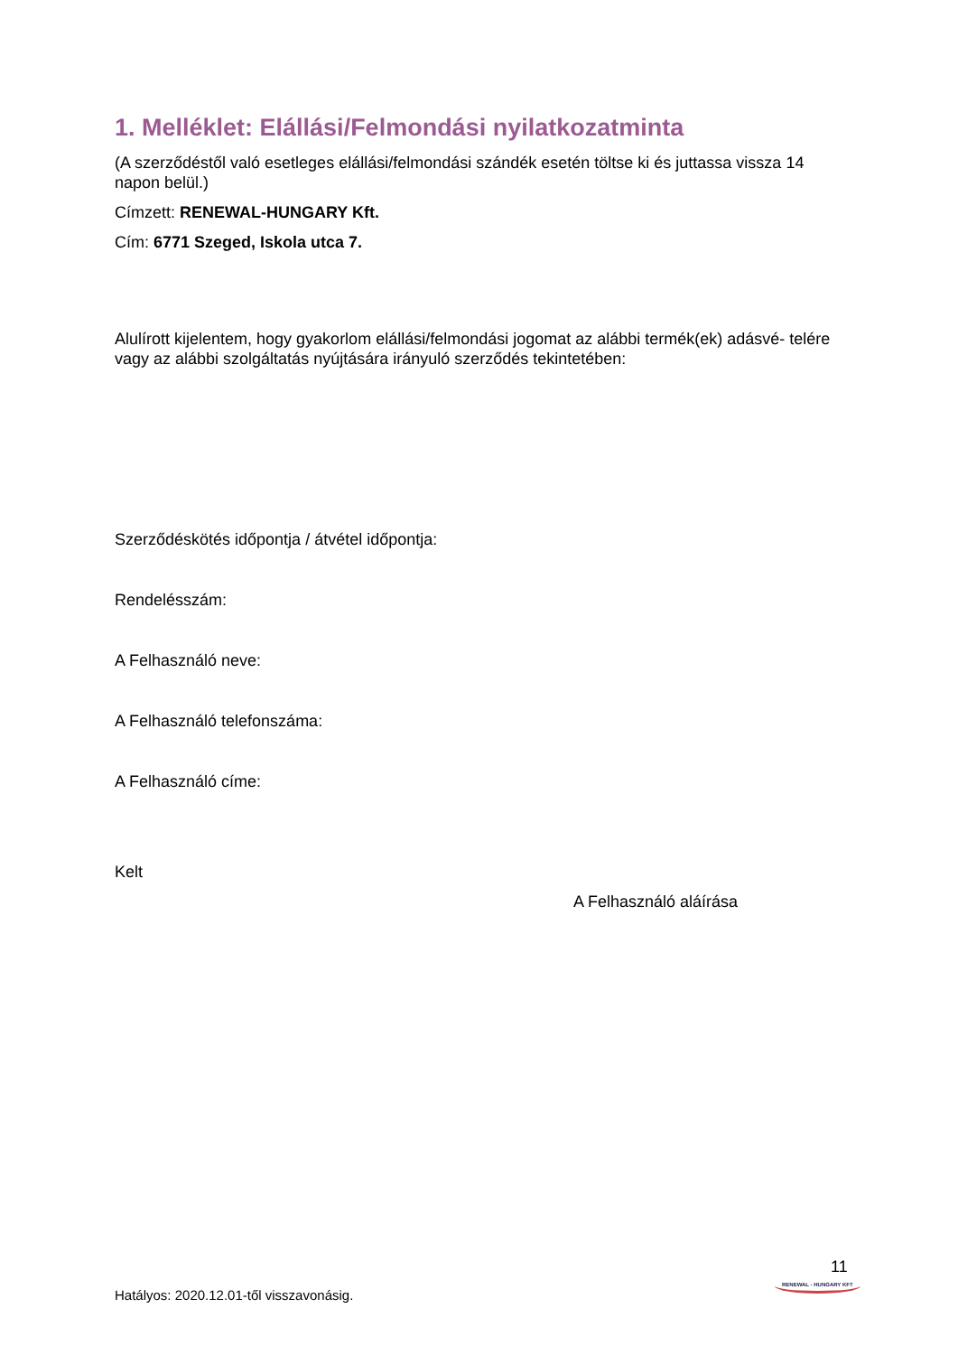1. Melléklet: Elállási/Felmondási nyilatkozatminta
(A szerződéstől való esetleges elállási/felmondási szándék esetén töltse ki és juttassa vissza 14 napon belül.)
Címzett: RENEWAL-HUNGARY Kft.
Cím: 6771 Szeged, Iskola utca 7.
Alulírott kijelentem, hogy gyakorlom elállási/felmondási jogomat az alábbi termék(ek) adásvé- telére vagy az alábbi szolgáltatás nyújtására irányuló szerződés tekintetében:
Szerződéskötés időpontja / átvétel időpontja:
Rendelésszám:
A Felhasználó neve:
A Felhasználó telefonszáma:
A Felhasználó címe:
Kelt
A Felhasználó aláírása
11
RENEWAL - HUNGARY KFT
Hatályos: 2020.12.01-től visszavonásig.